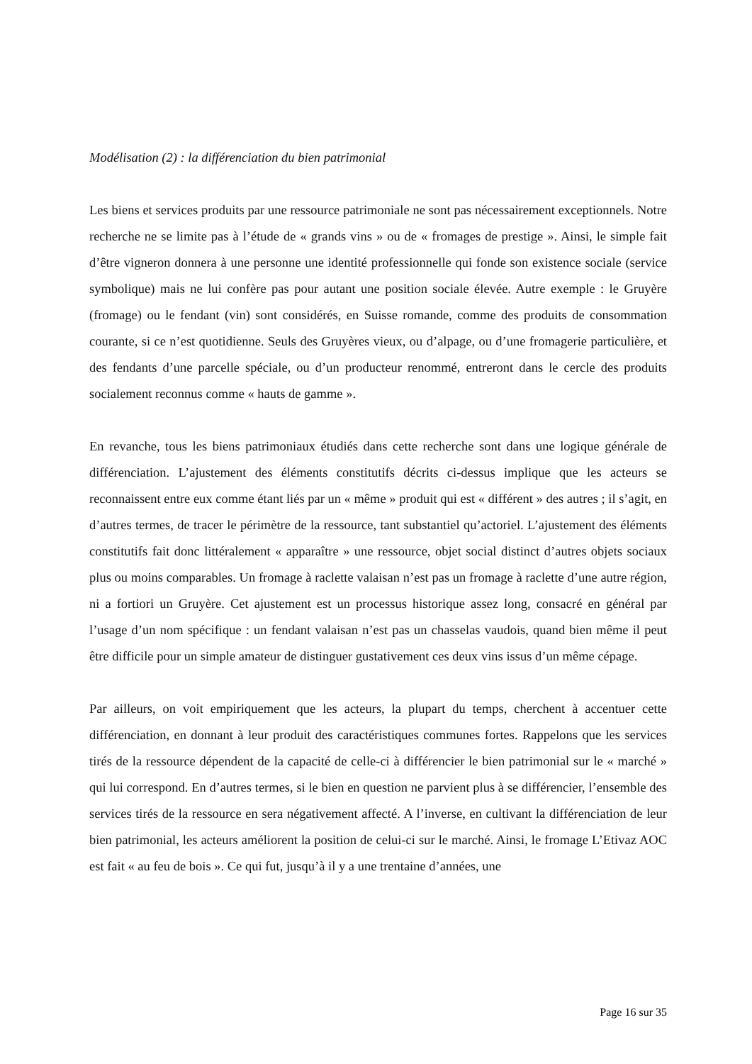Modélisation (2) : la différenciation du bien patrimonial
Les biens et services produits par une ressource patrimoniale ne sont pas nécessairement exceptionnels. Notre recherche ne se limite pas à l’étude de « grands vins » ou de « fromages de prestige ». Ainsi, le simple fait d’être vigneron donnera à une personne une identité professionnelle qui fonde son existence sociale (service symbolique) mais ne lui confère pas pour autant une position sociale élevée. Autre exemple : le Gruyère (fromage) ou le fendant (vin) sont considérés, en Suisse romande, comme des produits de consommation courante, si ce n’est quotidienne. Seuls des Gruyères vieux, ou d’alpage, ou d’une fromagerie particulière, et des fendants d’une parcelle spéciale, ou d’un producteur renommé, entreront dans le cercle des produits socialement reconnus comme « hauts de gamme ».
En revanche, tous les biens patrimoniaux étudiés dans cette recherche sont dans une logique générale de différenciation. L’ajustement des éléments constitutifs décrits ci-dessus implique que les acteurs se reconnaissent entre eux comme étant liés par un « même » produit qui est « différent » des autres ; il s’agit, en d’autres termes, de tracer le périmètre de la ressource, tant substantiel qu’actoriel. L’ajustement des éléments constitutifs fait donc littéralement « apparaître » une ressource, objet social distinct d’autres objets sociaux plus ou moins comparables. Un fromage à raclette valaisan n’est pas un fromage à raclette d’une autre région, ni a fortiori un Gruyère. Cet ajustement est un processus historique assez long, consacré en général par l’usage d’un nom spécifique : un fendant valaisan n’est pas un chasselas vaudois, quand bien même il peut être difficile pour un simple amateur de distinguer gustativement ces deux vins issus d’un même cépage.
Par ailleurs, on voit empiriquement que les acteurs, la plupart du temps, cherchent à accentuer cette différenciation, en donnant à leur produit des caractéristiques communes fortes. Rappelons que les services tirés de la ressource dépendent de la capacité de celle-ci à différencier le bien patrimonial sur le « marché » qui lui correspond. En d’autres termes, si le bien en question ne parvient plus à se différencier, l’ensemble des services tirés de la ressource en sera négativement affecté. A l’inverse, en cultivant la différenciation de leur bien patrimonial, les acteurs améliorent la position de celui-ci sur le marché. Ainsi, le fromage L’Etivaz AOC est fait « au feu de bois ». Ce qui fut, jusqu’à il y a une trentaine d’années, une
Page 16 sur 35